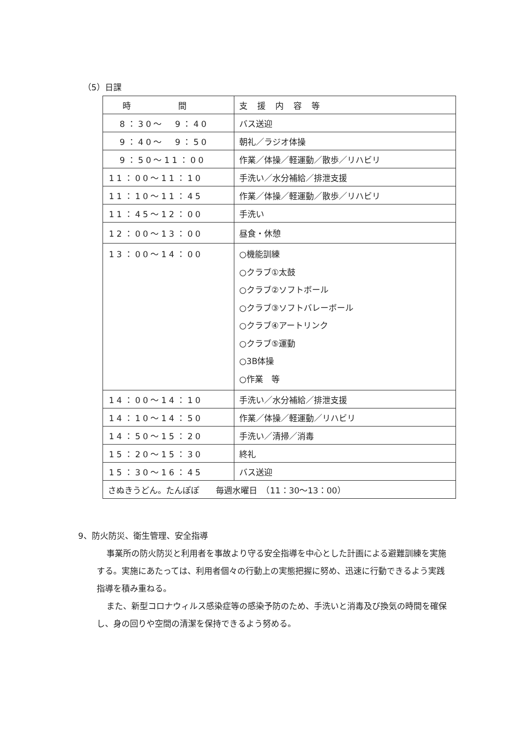（5）日課
| 時 間 | 支援内容等 |
| --- | --- |
| 8：30～ 9：40 | バス送迎 |
| 9：40～ 9：50 | 朝礼／ラジオ体操 |
| 9：50～11：00 | 作業／体操／軽運動／散歩／リハビリ |
| 11：00～11：10 | 手洗い／水分補給／排泄支援 |
| 11：10～11：45 | 作業／体操／軽運動／散歩／リハビリ |
| 11：45～12：00 | 手洗い |
| 12：00～13：00 | 昼食・休憩 |
| 13：00～14：00 | ○機能訓練 ○クラブ①太鼓 ○クラブ②ソフトボール ○クラブ③ソフトバレーボール ○クラブ④アートリンク ○クラブ⑤運動 ○3B体操 ○作業 等 |
| 14：00～14：10 | 手洗い／水分補給／排泄支援 |
| 14：10～14：50 | 作業／体操／軽運動／リハビリ |
| 14：50～15：20 | 手洗い／清掃／消毒 |
| 15：20～15：30 | 終礼 |
| 15：30～16：45 | バス送迎 |
| さぬきうどん。たんぽぽ 毎週水曜日 （11：30～13：00） | |
9、防火防災、衛生管理、安全指導
事業所の防火防災と利用者を事故より守る安全指導を中心とした計画による避難訓練を実施する。実施にあたっては、利用者個々の行動上の実態把握に努め、迅速に行動できるよう実践指導を積み重ねる。
また、新型コロナウィルス感染症等の感染予防のため、手洗いと消毒及び換気の時間を確保し、身の回りや空間の清潔を保持できるよう努める。